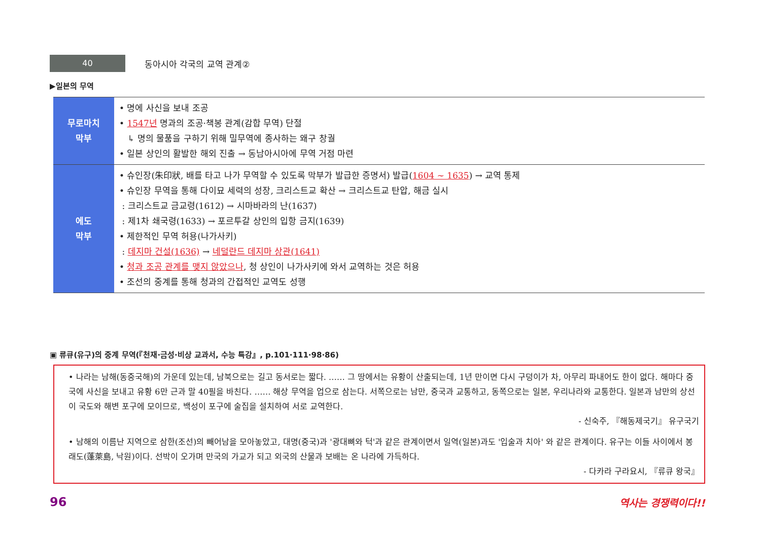40
동아시아 각국의 교역 관계②
▶일본의 무역
| 무로마치 막부 | • 명에 사신을 보내 조공 • 1547년 명과의 조공·책봉 관계(감합 무역) 단절 ↳ 명의 물품을 구하기 위해 밀무역에 종사하는 왜구 창궐 • 일본 상인의 활발한 해외 진출 → 동남아시아에 무역 거점 마련 |
| 에도 막부 | • 슈인장(朱印狀, 배를 타고 나가 무역할 수 있도록 막부가 발급한 증명서) 발급( 1604 ~ 1635 ) → 교역 통제 • 슈인장 무역을 통해 다이묘 세력의 성장, 크리스트교 확산 → 크리스트교 탄압, 해금 실시 : 크리스트교 금교령(1612) → 시마바라의 난(1637) : 제1차 쇄국령(1633) → 포르투갈 상인의 입항 금지(1639) • 제한적인 무역 허용(나가사키) : 데지마 건설(1636) → 네덜란드 데지마 상관(1641) • 청과 조공 관계를 맺지 않았으나 , 청 상인이 나가사키에 와서 교역하는 것은 허용 • 조선의 중계를 통해 청과의 간접적인 교역도 성행 |
▣ 류큐(유구)의 중계 무역(『천재·금성·비상 교과서, 수능 특강』, p.101·111·98·86)
• 나라는 남해(동중국해)의 가운데 있는데, 남북으로는 길고 동서로는 짧다. …… 그 땅에서는 유황이 산출되는데, 1년 만이면 다시 구덩이가 차, 아무리 파내어도 한이 없다. 해마다 중국에 사신을 보내고 유황 6만 근과 말 40필을 바친다. …… 해상 무역을 업으로 삼는다. 서쪽으로는 남만, 중국과 교통하고, 동쪽으로는 일본, 우리나라와 교통한다. 일본과 남만의 상선이 국도와 해변 포구에 모이므로, 백성이 포구에 술집을 설치하여 서로 교역한다.
- 신숙주, 『해동제국기』 유구국기
• 남해의 이름난 지역으로 삼한(조선)의 빼어남을 모아놓았고, 대명(중국)과 '광대뼈와 턱'과 같은 관계이면서 일역(일본)과도 '입술과 치아' 와 같은 관계이다. 유구는 이들 사이에서 봉래도(蓬萊島, 낙원)이다. 선박이 오가며 만국의 가교가 되고 외국의 산물과 보배는 온 나라에 가득하다.
- 다카라 구라요시, 『류큐 왕국』
96 역사는 경쟁력이다!!